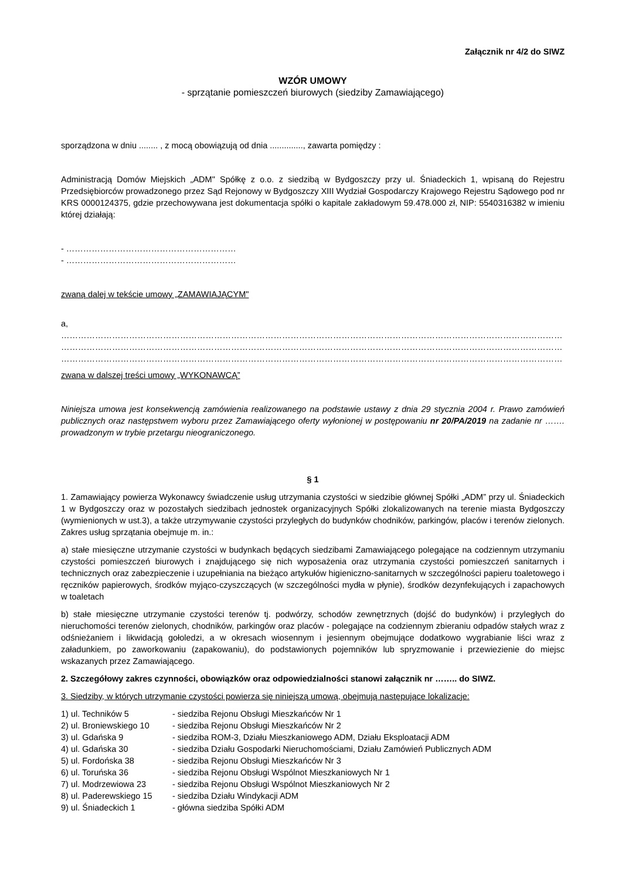Załącznik nr 4/2 do SIWZ
WZÓR UMOWY
- sprzątanie pomieszczeń biurowych (siedziby Zamawiającego)
sporządzona w dniu ........ , z mocą obowiązują od dnia .............., zawarta pomiędzy :
Administracją Domów Miejskich „ADM" Spółkę z o.o. z siedzibą w Bydgoszczy przy ul. Śniadeckich 1, wpisaną do Rejestru Przedsiębiorców prowadzonego przez Sąd Rejonowy w Bydgoszczy XIII Wydział Gospodarczy Krajowego Rejestru Sądowego pod nr KRS 0000124375, gdzie przechowywana jest dokumentacja spółki o kapitale zakładowym 59.478.000 zł, NIP: 5540316382 w imieniu której działają:
- ……………………………………………………
- ……………………………………………………
zwaną dalej w tekście umowy „ZAMAWIAJĄCYM"
a,
……………………………………………………………………………………………………………………………………………………………
……………………………………………………………………………………………………………………………………………………………
……………………………………………………………………………………………………………………………………………………………
zwana w dalszej treści umowy „WYKONAWCĄ”
Niniejsza umowa jest konsekwencją zamówienia realizowanego na podstawie ustawy z dnia 29 stycznia 2004 r. Prawo zamówień publicznych oraz następstwem wyboru przez Zamawiającego oferty wyłonionej w postępowaniu nr 20/PA/2019 na zadanie nr ……. prowadzonym w trybie przetargu nieograniczonego.
§ 1
1. Zamawiający powierza Wykonawcy świadczenie usług utrzymania czystości w siedzibie głównej Spółki „ADM” przy ul. Śniadeckich 1 w Bydgoszczy oraz w pozostałych siedzibach jednostek organizacyjnych Spółki zlokalizowanych na terenie miasta Bydgoszczy (wymienionych w ust.3), a także utrzymywanie czystości przyległych do budynków chodników, parkingów, placów i terenów zielonych. Zakres usług sprzątania obejmuje m. in.:
a) stałe miesięczne utrzymanie czystości w budynkach będących siedzibami Zamawiającego polegające na codziennym utrzymaniu czystości pomieszczeń biurowych i znajdującego się nich wyposażenia oraz utrzymania czystości pomieszczeń sanitarnych i technicznych oraz zabezpieczenie i uzupełniania na bieżąco artykułów higieniczno-sanitarnych w szczególności papieru toaletowego i ręczników papierowych, środków myjąco-czyszczących (w szczególności mydła w płynie), środków dezynfekujących i zapachowych w toaletach
b) stałe miesięczne utrzymanie czystości terenów tj. podwórzy, schodów zewnętrznych (dojść do budynków) i przyległych do nieruchomości terenów zielonych, chodników, parkingów oraz placów - polegające na codziennym zbieraniu odpadów stałych wraz z odśnieżaniem i likwidacją gołoledzi, a w okresach wiosennym i jesiennym obejmujące dodatkowo wygrabianie liści wraz z załadunkiem, po zaworkowaniu (zapakowaniu), do podstawionych pojemników lub spryzmowanie i przewiezienie do miejsc wskazanych przez Zamawiającego.
2. Szczegółowy zakres czynności, obowiązków oraz odpowiedzialności stanowi załącznik nr …….. do SIWZ.
3. Siedziby, w których utrzymanie czystości powierza się niniejszą umową, obejmują następujące lokalizacje:
| 1) ul. Techników 5 | - siedziba Rejonu Obsługi Mieszkańców Nr 1 |
| 2) ul. Broniewskiego 10 | - siedziba Rejonu Obsługi Mieszkańców Nr 2 |
| 3) ul. Gdańska 9 | - siedziba ROM-3, Działu Mieszkaniowego ADM, Działu Eksploatacji ADM |
| 4) ul. Gdańska 30 | - siedziba Działu Gospodarki Nieruchomościami, Działu Zamówień Publicznych ADM |
| 5) ul. Fordońska 38 | - siedziba Rejonu Obsługi Mieszkańców Nr 3 |
| 6) ul. Toruńska 36 | - siedziba Rejonu Obsługi Wspólnot Mieszkaniowych Nr 1 |
| 7) ul. Modrzewiowa 23 | - siedziba Rejonu Obsługi Wspólnot Mieszkaniowych Nr 2 |
| 8) ul. Paderewskiego 15 | - siedziba Działu Windykacji ADM |
| 9) ul. Śniadeckich 1 | - główna siedziba Spółki ADM |